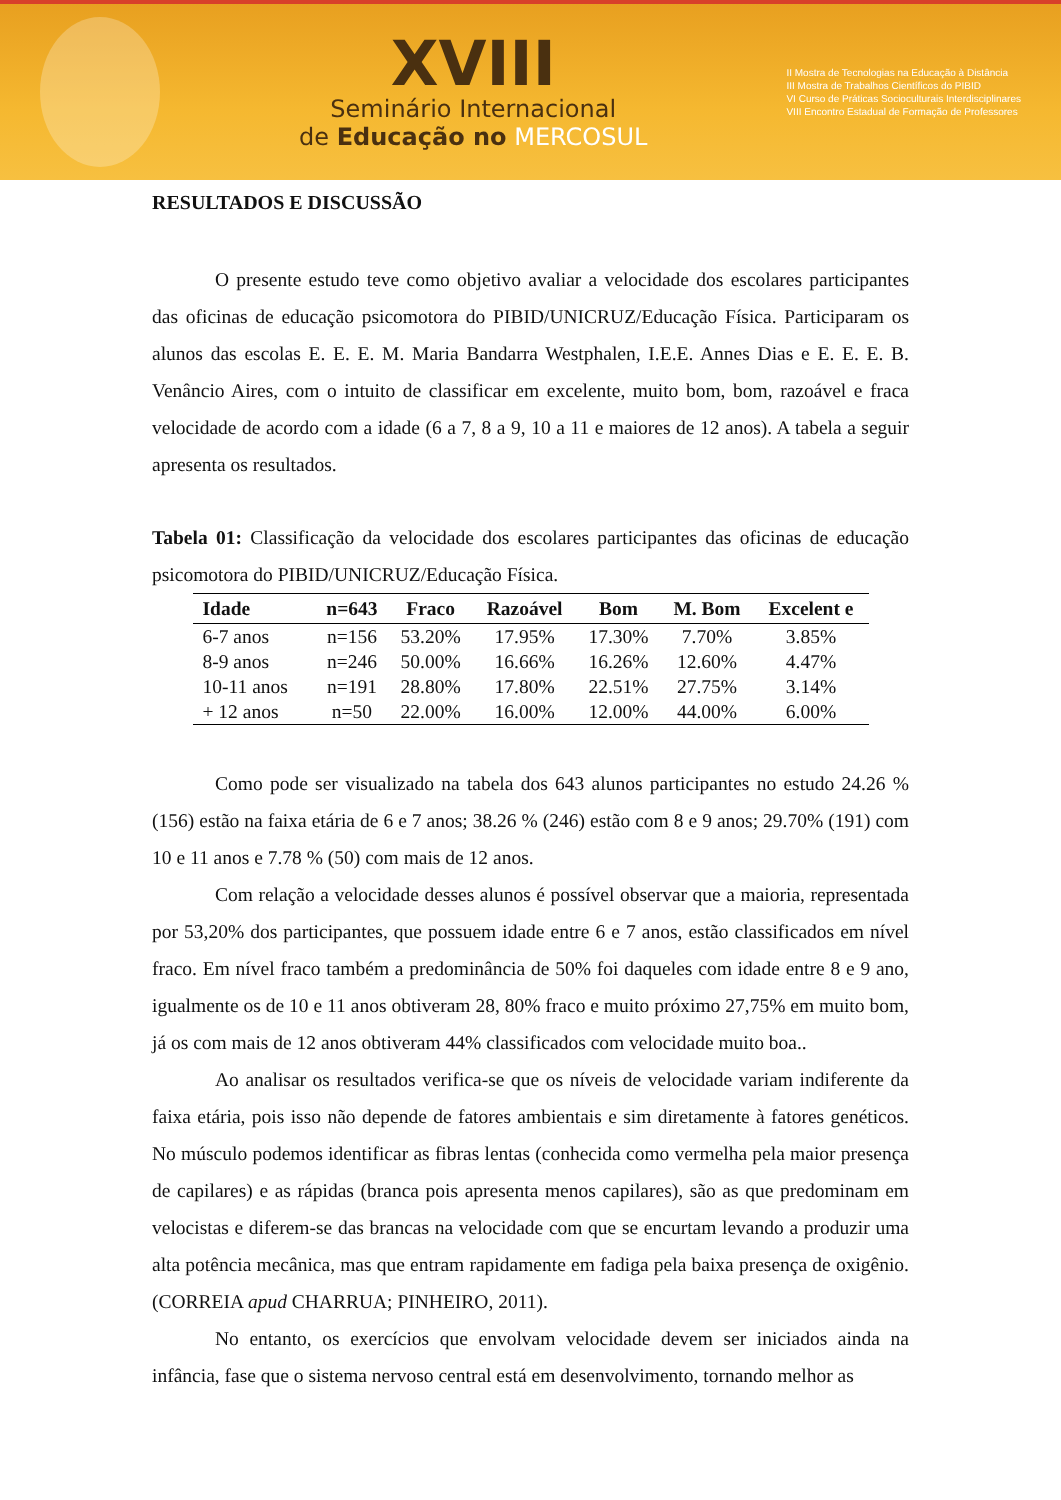XVIII
Seminário Internacional
de Educação no MERCOSUL
II Mostra de Tecnologias na Educação à Distância
III Mostra de Trabalhos Científicos do PIBID
VI Curso de Práticas Socioculturais Interdisciplinares
VIII Encontro Estadual de Formação de Professores
RESULTADOS E DISCUSSÃO
O presente estudo teve como objetivo avaliar a velocidade dos escolares participantes das oficinas de educação psicomotora do PIBID/UNICRUZ/Educação Física. Participaram os alunos das escolas E. E. E. M. Maria Bandarra Westphalen, I.E.E. Annes Dias e E. E. E. B. Venâncio Aires, com o intuito de classificar em excelente, muito bom, bom, razoável e fraca velocidade de acordo com a idade (6 a 7, 8 a 9, 10 a 11 e maiores de 12 anos). A tabela a seguir apresenta os resultados.
Tabela 01: Classificação da velocidade dos escolares participantes das oficinas de educação psicomotora do PIBID/UNICRUZ/Educação Física.
| Idade | n=643 | Fraco | Razoável | Bom | M. Bom | Excelent e |
| --- | --- | --- | --- | --- | --- | --- |
| 6-7 anos | n=156 | 53.20% | 17.95% | 17.30% | 7.70% | 3.85% |
| 8-9 anos | n=246 | 50.00% | 16.66% | 16.26% | 12.60% | 4.47% |
| 10-11 anos | n=191 | 28.80% | 17.80% | 22.51% | 27.75% | 3.14% |
| + 12 anos | n=50 | 22.00% | 16.00% | 12.00% | 44.00% | 6.00% |
Como pode ser visualizado na tabela dos 643 alunos participantes no estudo 24.26 % (156) estão na faixa etária de 6 e 7 anos; 38.26 % (246) estão com 8 e 9 anos; 29.70% (191) com 10 e 11 anos e 7.78 % (50) com mais de 12 anos.
Com relação a velocidade desses alunos é possível observar que a maioria, representada por 53,20% dos participantes, que possuem idade entre 6 e 7 anos, estão classificados em nível fraco. Em nível fraco também a predominância de 50% foi daqueles com idade entre 8 e 9 ano, igualmente os de 10 e 11 anos obtiveram 28, 80% fraco e muito próximo 27,75% em muito bom, já os com mais de 12 anos obtiveram 44% classificados com velocidade muito boa..
Ao analisar os resultados verifica-se que os níveis de velocidade variam indiferente da faixa etária, pois isso não depende de fatores ambientais e sim diretamente à fatores genéticos. No músculo podemos identificar as fibras lentas (conhecida como vermelha pela maior presença de capilares) e as rápidas (branca pois apresenta menos capilares), são as que predominam em velocistas e diferem-se das brancas na velocidade com que se encurtam levando a produzir uma alta potência mecânica, mas que entram rapidamente em fadiga pela baixa presença de oxigênio. (CORREIA apud CHARRUA; PINHEIRO, 2011).
No entanto, os exercícios que envolvam velocidade devem ser iniciados ainda na infância, fase que o sistema nervoso central está em desenvolvimento, tornando melhor as